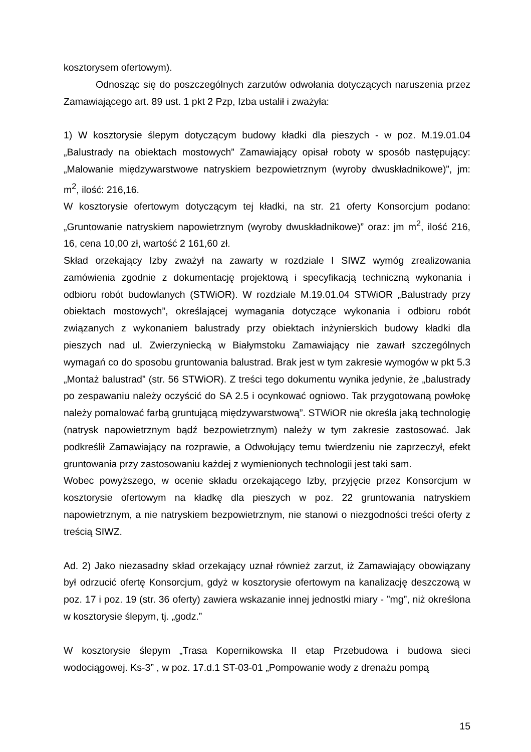kosztorysem ofertowym).
Odnosząc się do poszczególnych zarzutów odwołania dotyczących naruszenia przez Zamawiającego art. 89 ust. 1 pkt 2 Pzp, Izba ustalił i zważyła:
1) W kosztorysie ślepym dotyczącym budowy kładki dla pieszych - w poz. M.19.01.04 „Balustrady na obiektach mostowych” Zamawiający opisał roboty w sposób następujący: „Malowanie międzywarstwowe natryskiem bezpowietrznym (wyroby dwuskładnikowe)”, jm: m<sup>2</sup>, ilość: 216,16.
W kosztorysie ofertowym dotyczącym tej kładki, na str. 21 oferty Konsorcjum podano: „Gruntowanie natryskiem napowietrznym (wyroby dwuskładnikowe)” oraz: jm m<sup>2</sup>, ilość 216, 16, cena 10,00 zł, wartość 2 161,60 zł.
Skład orzekający Izby zważył na zawarty w rozdziale I SIWZ wymóg zrealizowania zamówienia zgodnie z dokumentację projektową i specyfikacją techniczną wykonania i odbioru robót budowlanych (STWiOR). W rozdziale M.19.01.04 STWiOR „Balustrady przy obiektach mostowych”, określającej wymagania dotyczące wykonania i odbioru robót związanych z wykonaniem balustrady przy obiektach inżynierskich budowy kładki dla pieszych nad ul. Zwierzyniecką w Białymstoku Zamawiający nie zawarł szczególnych wymagań co do sposobu gruntowania balustrad. Brak jest w tym zakresie wymogów w pkt 5.3 „Montaż balustrad” (str. 56 STWiOR). Z treści tego dokumentu wynika jedynie, że „balustrady po zespawaniu należy oczyścić do SA 2.5 i ocynkować ogniowo. Tak przygotowaną powłokę należy pomalować farbą gruntującą międzywarstwową”. STWiOR nie określa jaką technologię (natrysk napowietrznym bądź bezpowietrznym) należy w tym zakresie zastosować. Jak podkreślił Zamawiający na rozprawie, a Odwołujący temu twierdzeniu nie zaprzeczył, efekt gruntowania przy zastosowaniu każdej z wymienionych technologii jest taki sam.
Wobec powyższego, w ocenie składu orzekającego Izby, przyjęcie przez Konsorcjum w kosztorysie ofertowym na kładkę dla pieszych w poz. 22 gruntowania natryskiem napowietrznym, a nie natryskiem bezpowietrznym, nie stanowi o niezgodności treści oferty z treścią SIWZ.
Ad. 2) Jako niezasadny skład orzekający uznał również zarzut, iż Zamawiający obowiązany był odrzucić ofertę Konsorcjum, gdyż w kosztorysie ofertowym na kanalizację deszczową w poz. 17 i poz. 19 (str. 36 oferty) zawiera wskazanie innej jednostki miary - ”mg”, niż określona w kosztorysie ślepym, tj. „godz.”
W kosztorysie ślepym „Trasa Kopernikowska II etap Przebudowa i budowa sieci wodociągowej. Ks-3” , w poz. 17.d.1 ST-03-01 „Pompowanie wody z drenażu pompą
15